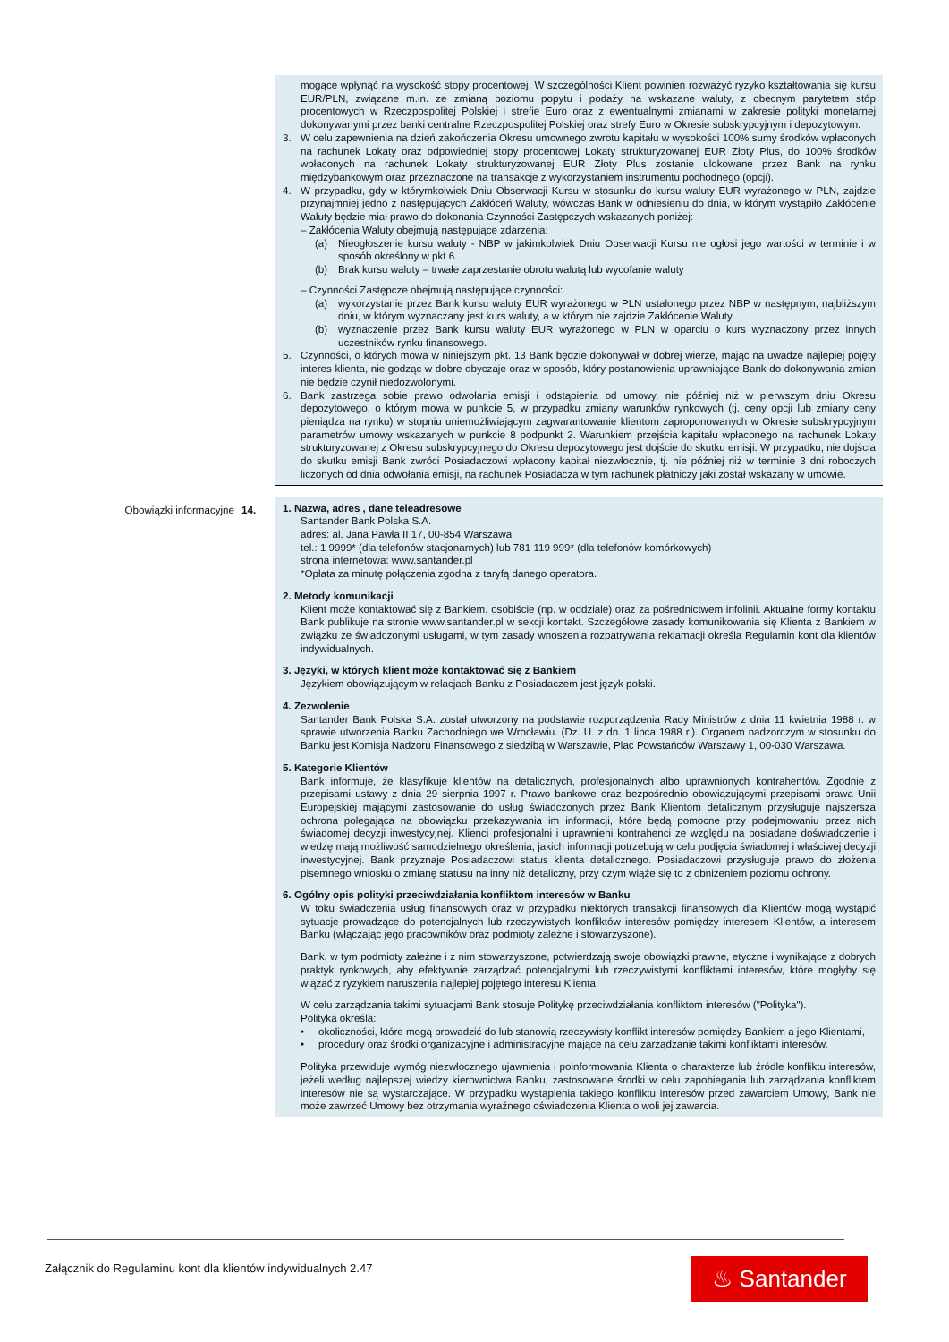mogące wpłynąć na wysokość stopy procentowej. W szczególności Klient powinien rozważyć ryzyko kształtowania się kursu EUR/PLN, związane m.in. ze zmianą poziomu popytu i podaży na wskazane waluty, z obecnym parytetem stóp procentowych w Rzeczpospolitej Polskiej i strefie Euro oraz z ewentualnymi zmianami w zakresie polityki monetarnej dokonywanymi przez banki centralne Rzeczpospolitej Polskiej oraz strefy Euro w Okresie subskrypcyjnym i depozytowym.
3. W celu zapewnienia na dzień zakończenia Okresu umownego zwrotu kapitału w wysokości 100% sumy środków wpłaconych na rachunek Lokaty oraz odpowiedniej stopy procentowej Lokaty strukturyzowanej EUR Złoty Plus, do 100% środków wpłaconych na rachunek Lokaty strukturyzowanej EUR Złoty Plus zostanie ulokowane przez Bank na rynku międzybankowym oraz przeznaczone na transakcje z wykorzystaniem instrumentu pochodnego (opcji).
4. W przypadku, gdy w którymkolwiek Dniu Obserwacji Kursu w stosunku do kursu waluty EUR wyrażonego w PLN, zajdzie przynajmniej jedno z następujących Zakłóceń Waluty, wówczas Bank w odniesieniu do dnia, w którym wystąpiło Zakłócenie Waluty będzie miał prawo do dokonania Czynności Zastępczych wskazanych poniżej:
– Zakłócenia Waluty obejmują następujące zdarzenia:
(a) Nieogłoszenie kursu waluty - NBP w jakimkolwiek Dniu Obserwacji Kursu nie ogłosi jego wartości w terminie i w sposób określony w pkt 6.
(b) Brak kursu waluty – trwałe zaprzestanie obrotu walutą lub wycofanie waluty
– Czynności Zastępcze obejmują następujące czynności:
(a) wykorzystanie przez Bank kursu waluty EUR wyrażonego w PLN ustalonego przez NBP w następnym, najbliższym dniu, w którym wyznaczany jest kurs waluty, a w którym nie zajdzie Zakłócenie Waluty
(b) wyznaczenie przez Bank kursu waluty EUR wyrażonego w PLN w oparciu o kurs wyznaczony przez innych uczestników rynku finansowego.
5. Czynności, o których mowa w niniejszym pkt. 13 Bank będzie dokonywał w dobrej wierze, mając na uwadze najlepiej pojęty interes klienta, nie godząc w dobre obyczaje oraz w sposób, który postanowienia uprawniające Bank do dokonywania zmian nie będzie czynił niedozwolonymi.
6. Bank zastrzega sobie prawo odwołania emisji i odstąpienia od umowy, nie później niż w pierwszym dniu Okresu depozytowego, o którym mowa w punkcie 5, w przypadku zmiany warunków rynkowych (tj. ceny opcji lub zmiany ceny pieniądza na rynku) w stopniu uniemożliwiającym zagwarantowanie klientom zaproponowanych w Okresie subskrypcyjnym parametrów umowy wskazanych w punkcie 8 podpunkt 2. Warunkiem przejścia kapitału wpłaconego na rachunek Lokaty strukturyzowanej z Okresu subskrypcyjnego do Okresu depozytowego jest dojście do skutku emisji. W przypadku, nie dojścia do skutku emisji Bank zwróci Posiadaczowi wpłacony kapitał niezwłocznie, tj. nie później niż w terminie 3 dni roboczych liczonych od dnia odwołania emisji, na rachunek Posiadacza w tym rachunek płatniczy jaki został wskazany w umowie.
Obowiązki informacyjne 14. 1. Nazwa, adres , dane teleadresowe
Santander Bank Polska S.A.
adres: al. Jana Pawła II 17, 00-854 Warszawa
tel.: 1 9999* (dla telefonów stacjonarnych) lub 781 119 999* (dla telefonów komórkowych)
strona internetowa: www.santander.pl
*Opłata za minutę połączenia zgodna z taryfą danego operatora.
2. Metody komunikacji
Klient może kontaktować się z Bankiem. osobiście (np. w oddziale) oraz za pośrednictwem infolinii. Aktualne formy kontaktu Bank publikuje na stronie www.santander.pl w sekcji kontakt. Szczegółowe zasady komunikowania się Klienta z Bankiem w związku ze świadczonymi usługami, w tym zasady wnoszenia rozpatrywania reklamacji określa Regulamin kont dla klientów indywidualnych.
3. Języki, w których klient może kontaktować się z Bankiem
Językiem obowiązującym w relacjach Banku z Posiadaczem jest język polski.
4. Zezwolenie
Santander Bank Polska S.A. został utworzony na podstawie rozporządzenia Rady Ministrów z dnia 11 kwietnia 1988 r. w sprawie utworzenia Banku Zachodniego we Wrocławiu. (Dz. U. z dn. 1 lipca 1988 r.). Organem nadzorczym w stosunku do Banku jest Komisja Nadzoru Finansowego z siedzibą w Warszawie, Plac Powstańców Warszawy 1, 00-030 Warszawa.
5. Kategorie Klientów
Bank informuje, że klasyfikuje klientów na detalicznych, profesjonalnych albo uprawnionych kontrahentów. Zgodnie z przepisami ustawy z dnia 29 sierpnia 1997 r. Prawo bankowe oraz bezpośrednio obowiązującymi przepisami prawa Unii Europejskiej mającymi zastosowanie do usług świadczonych przez Bank Klientom detalicznym przysługuje najszersza ochrona polegająca na obowiązku przekazywania im informacji, które będą pomocne przy podejmowaniu przez nich świadomej decyzji inwestycyjnej. Klienci profesjonalni i uprawnieni kontrahenci ze względu na posiadane doświadczenie i wiedzę mają możliwość samodzielnego określenia, jakich informacji potrzebują w celu podjęcia świadomej i właściwej decyzji inwestycyjnej. Bank przyznaje Posiadaczowi status klienta detalicznego. Posiadaczowi przysługuje prawo do złożenia pisemnego wniosku o zmianę statusu na inny niż detaliczny, przy czym wiąże się to z obniżeniem poziomu ochrony.
6. Ogólny opis polityki przeciwdziałania konfliktom interesów w Banku
W toku świadczenia usług finansowych oraz w przypadku niektórych transakcji finansowych dla Klientów mogą wystąpić sytuacje prowadzące do potencjalnych lub rzeczywistych konfliktów interesów pomiędzy interesem Klientów, a interesem Banku (włączając jego pracowników oraz podmioty zależne i stowarzyszone).
Bank, w tym podmioty zależne i z nim stowarzyszone, potwierdzają swoje obowiązki prawne, etyczne i wynikające z dobrych praktyk rynkowych, aby efektywnie zarządzać potencjalnymi lub rzeczywistymi konfliktami interesów, które mogłyby się wiązać z ryzykiem naruszenia najlepiej pojętego interesu Klienta.
W celu zarządzania takimi sytuacjami Bank stosuje Politykę przeciwdziałania konfliktom interesów ("Polityka").
Polityka określa:
• okoliczności, które mogą prowadzić do lub stanowią rzeczywisty konflikt interesów pomiędzy Bankiem a jego Klientami,
• procedury oraz środki organizacyjne i administracyjne mające na celu zarządzanie takimi konfliktami interesów.
Polityka przewiduje wymóg niezwłocznego ujawnienia i poinformowania Klienta o charakterze lub źródle konfliktu interesów, jeżeli według najlepszej wiedzy kierownictwa Banku, zastosowane środki w celu zapobiegania lub zarządzania konfliktem interesów nie są wystarczające. W przypadku wystąpienia takiego konfliktu interesów przed zawarciem Umowy, Bank nie może zawrzeć Umowy bez otrzymania wyraźnego oświadczenia Klienta o woli jej zawarcia.
Załącznik do Regulaminu kont dla klientów indywidualnych 2.47
♨ Santander